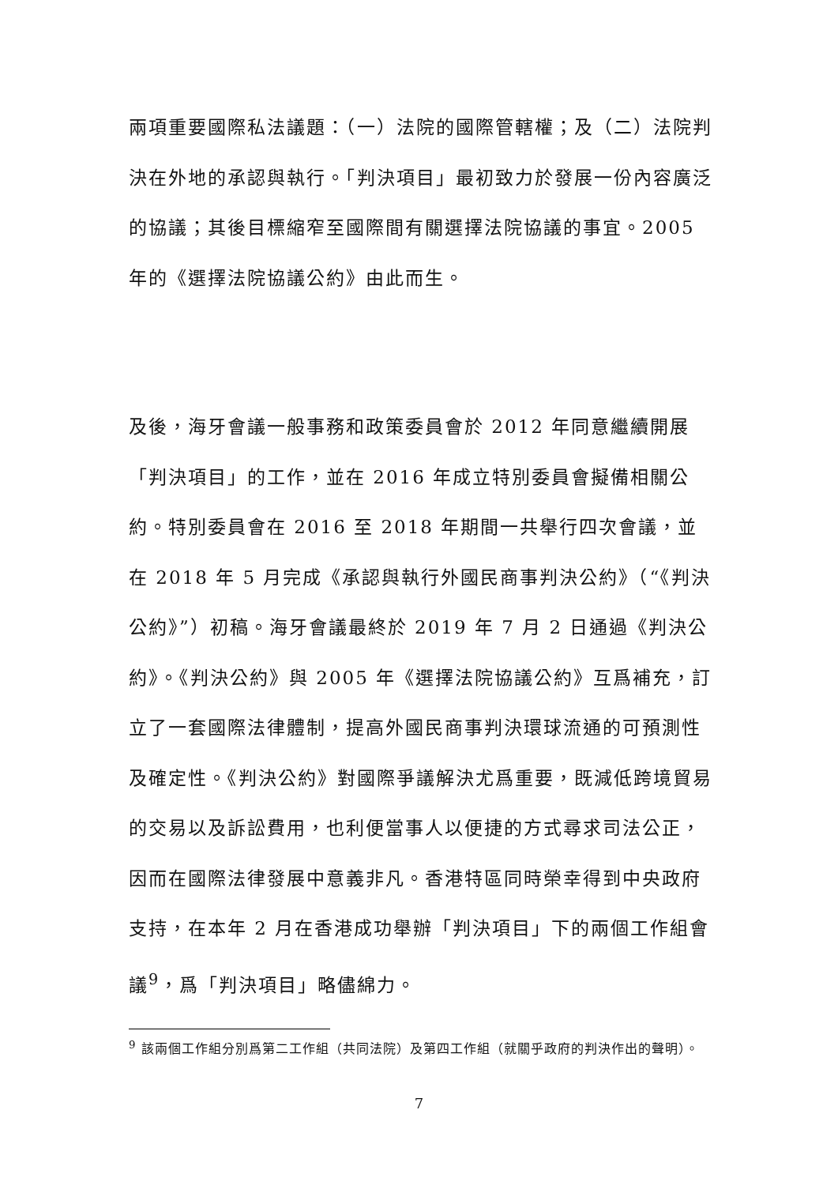兩項重要國際私法議題：（一）法院的國際管轄權；及（二）法院判決在外地的承認與執行。「判決項目」最初致力於發展一份內容廣泛的協議；其後目標縮窄至國際間有關選擇法院協議的事宜。2005 年的《選擇法院協議公約》由此而生。
及後，海牙會議一般事務和政策委員會於 2012 年同意繼續開展「判決項目」的工作，並在 2016 年成立特別委員會擬備相關公約。特別委員會在 2016 至 2018 年期間一共舉行四次會議，並在 2018 年 5 月完成《承認與執行外國民商事判決公約》（“《判決公約》”）初稿。海牙會議最終於 2019 年 7 月 2 日通過《判決公約》。《判決公約》與 2005 年《選擇法院協議公約》互爲補充，訂立了一套國際法律體制，提高外國民商事判決環球流通的可預測性及確定性。《判決公約》對國際爭議解決尤爲重要，既減低跨境貿易的交易以及訴訟費用，也利便當事人以便捷的方式尋求司法公正，因而在國際法律發展中意義非凡。香港特區同時榮幸得到中央政府支持，在本年 2 月在香港成功舉辦「判決項目」下的兩個工作組會議<sup>9</sup>，爲「判決項目」略儘綿力。
<sup>9</sup> 該兩個工作組分別爲第二工作組（共同法院）及第四工作組（就關乎政府的判決作出的聲明）。
7